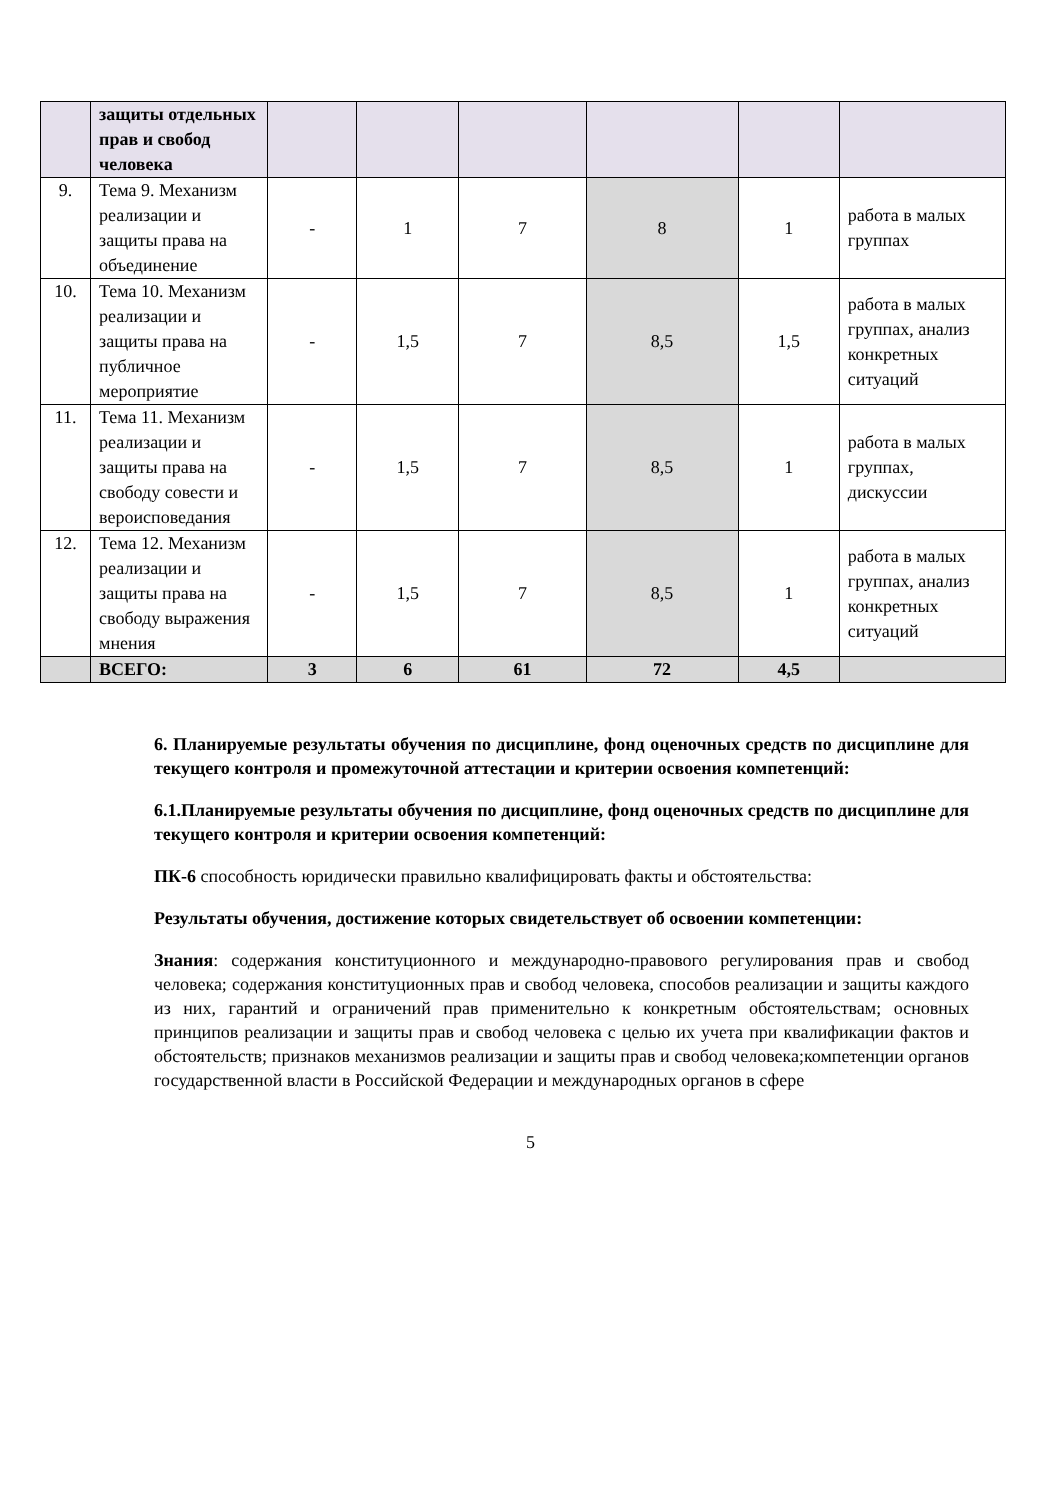| | защиты отдельных прав и свобод человека | | | | | | |
| 9. | Тема 9. Механизм реализации и защиты права на объединение | - | 1 | 7 | 8 | 1 | работа в малых группах |
| 10. | Тема 10. Механизм реализации и защиты права на публичное мероприятие | - | 1,5 | 7 | 8,5 | 1,5 | работа в малых группах, анализ конкретных ситуаций |
| 11. | Тема 11. Механизм реализации и защиты права на свободу совести и вероисповедания | - | 1,5 | 7 | 8,5 | 1 | работа в малых группах, дискуссии |
| 12. | Тема 12. Механизм реализации и защиты права на свободу выражения мнения | - | 1,5 | 7 | 8,5 | 1 | работа в малых группах, анализ конкретных ситуаций |
| | ВСЕГО: | 3 | 6 | 61 | 72 | 4,5 | |
6. Планируемые результаты обучения по дисциплине, фонд оценочных средств по дисциплине для текущего контроля и промежуточной аттестации и критерии освоения компетенций:
6.1.Планируемые результаты обучения по дисциплине, фонд оценочных средств по дисциплине для текущего контроля и критерии освоения компетенций:
ПК-6 способность юридически правильно квалифицировать факты и обстоятельства:
Результаты обучения, достижение которых свидетельствует об освоении компетенции:
Знания: содержания конституционного и международно-правового регулирования прав и свобод человека; содержания конституционных прав и свобод человека, способов реализации и защиты каждого из них, гарантий и ограничений прав применительно к конкретным обстоятельствам; основных принципов реализации и защиты прав и свобод человека с целью их учета при квалификации фактов и обстоятельств; признаков механизмов реализации и защиты прав и свобод человека;компетенции органов государственной власти в Российской Федерации и международных органов в сфере
5